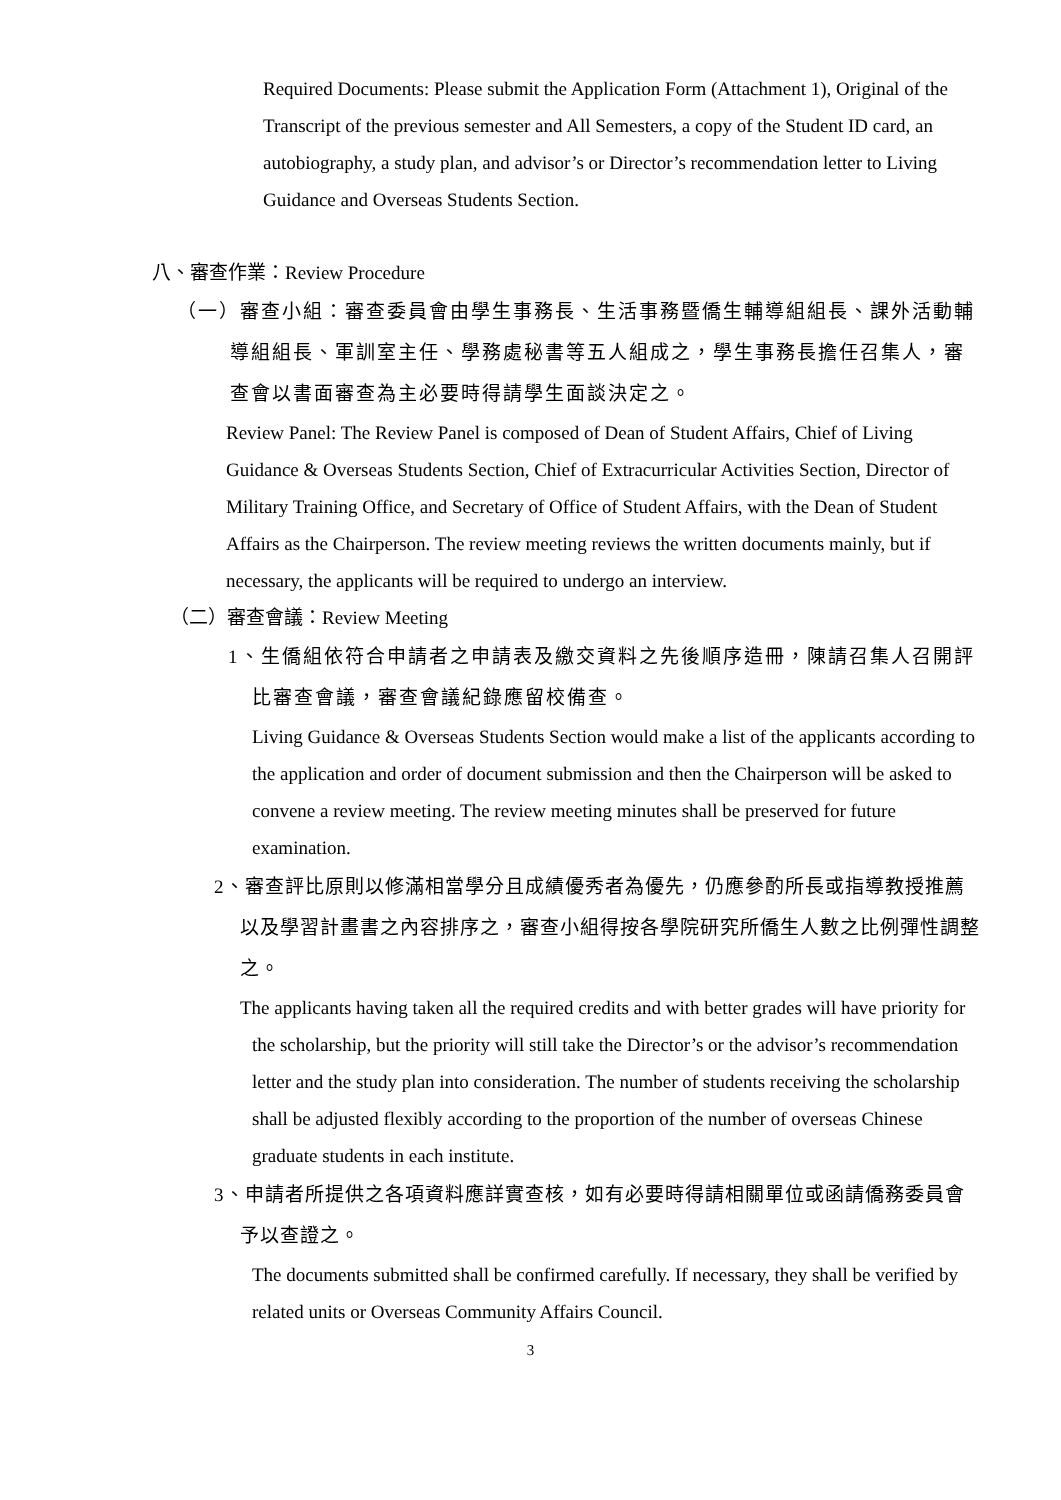Required Documents: Please submit the Application Form (Attachment 1), Original of the Transcript of the previous semester and All Semesters, a copy of the Student ID card, an autobiography, a study plan, and advisor’s or Director’s recommendation letter to Living Guidance and Overseas Students Section.
八、審查作業：Review Procedure
（一）審查小組：審查委員會由學生事務長、生活事務暨僑生輔導組組長、課外活動輔導組組長、軍訓室主任、學務處秘書等五人組成之，學生事務長擔任召集人，審查會以書面審查為主必要時得請學生面談決定之。
Review Panel: The Review Panel is composed of Dean of Student Affairs, Chief of Living Guidance & Overseas Students Section, Chief of Extracurricular Activities Section, Director of Military Training Office, and Secretary of Office of Student Affairs, with the Dean of Student Affairs as the Chairperson. The review meeting reviews the written documents mainly, but if necessary, the applicants will be required to undergo an interview.
（二）審查會議：Review Meeting
1、生僑組依符合申請者之申請表及繳交資料之先後順序造冊，陳請召集人召開評比審查會議，審查會議紀錄應留校備查。
Living Guidance & Overseas Students Section would make a list of the applicants according to the application and order of document submission and then the Chairperson will be asked to convene a review meeting. The review meeting minutes shall be preserved for future examination.
2、審查評比原則以修滿相當學分且成績優秀者為優先，仍應參酌所長或指導教授推薦以及學習計畫書之內容排序之，審查小組得按各學院研究所僑生人數之比例彈性調整之。
The applicants having taken all the required credits and with better grades will have priority for the scholarship, but the priority will still take the Director’s or the advisor’s recommendation letter and the study plan into consideration. The number of students receiving the scholarship shall be adjusted flexibly according to the proportion of the number of overseas Chinese graduate students in each institute.
3、申請者所提供之各項資料應詳實查核，如有必要時得請相關單位或函請僑務委員會予以查證之。
The documents submitted shall be confirmed carefully. If necessary, they shall be verified by related units or Overseas Community Affairs Council.
3